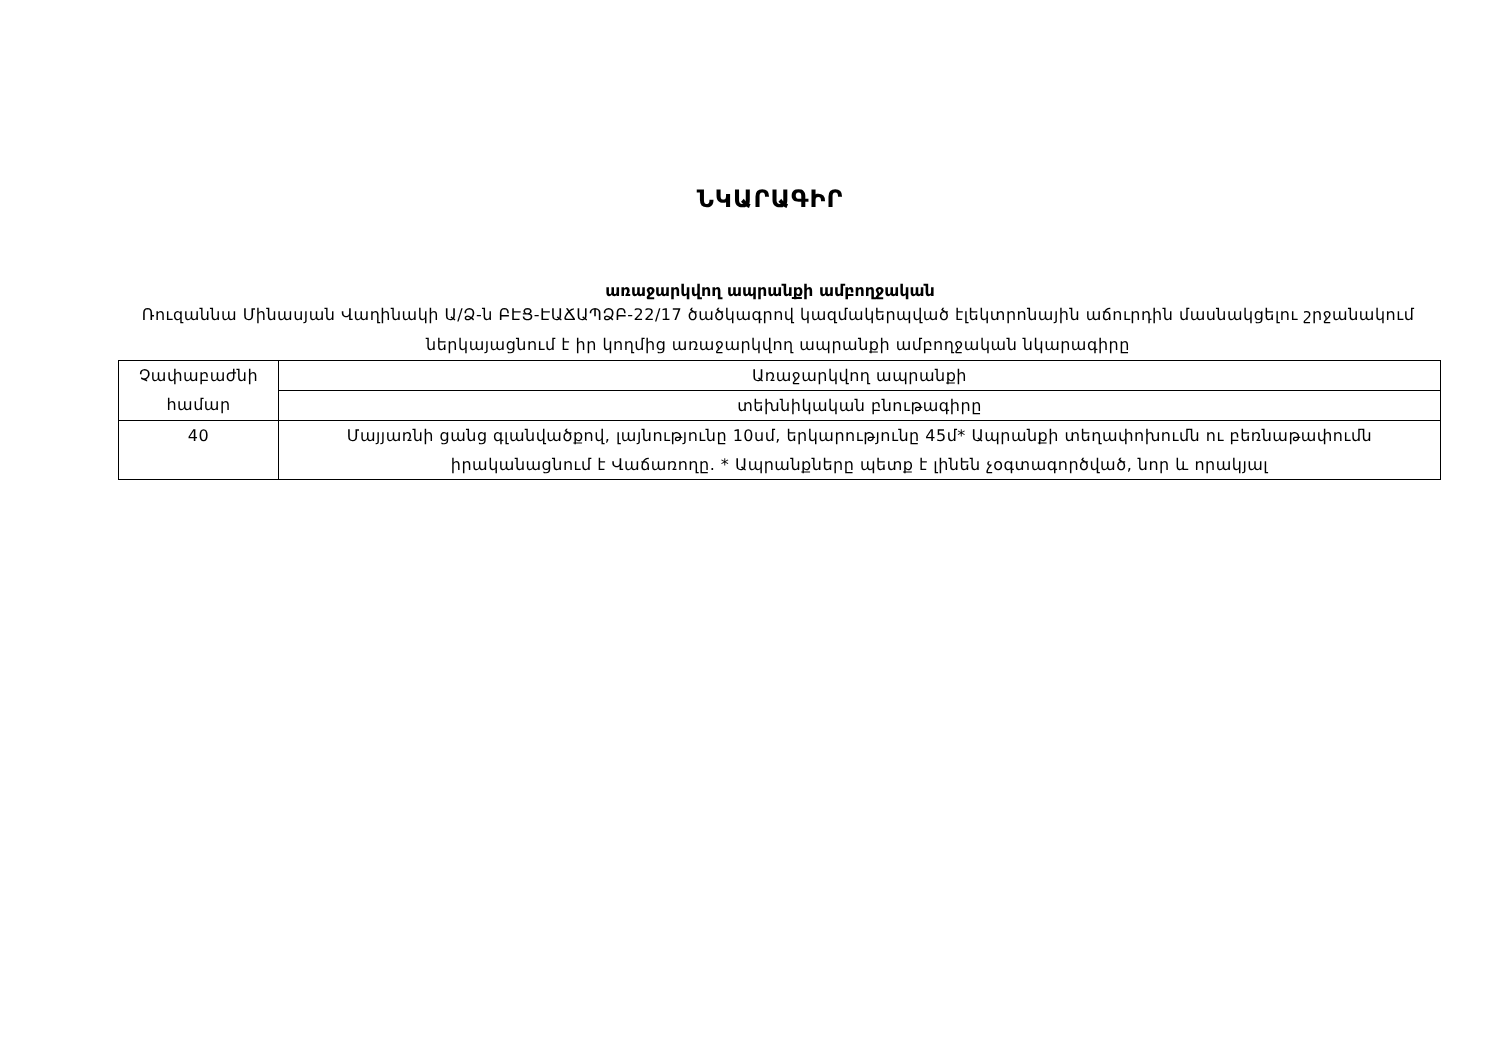ՆԿԱՐԱԳԻՐ
առաջարկվող ապրանքի ամբողջական
Ռուզաննա Մինասյան Վաղինակի Ա/Ձ-ն ԲԷՑ-ԷԱՃԱՊՁԲ-22/17 ծածկագրով կազմակերպված էլեկտրոնային աճուրդին մասնակցելու շրջանակում ներկայացնում է իր կողմից առաջարկվող ապրանքի ամբողջական նկարագիրը
| Չափաբաժնի համար | Առաջարկվող ապրանքի |
| | տեխնիկական բնութագիրը |
| 40 | Մայյառնի ցանց գլանվածքով, լայնությունը 10սմ, երկարությունը 45մ* Ապրանքի տեղափոխումն ու բեռնաթափումն իրականացնում է Վաճառողը. * Ապրանքները պետք է լինեն չօգտագործված, նոր և որակյալ |